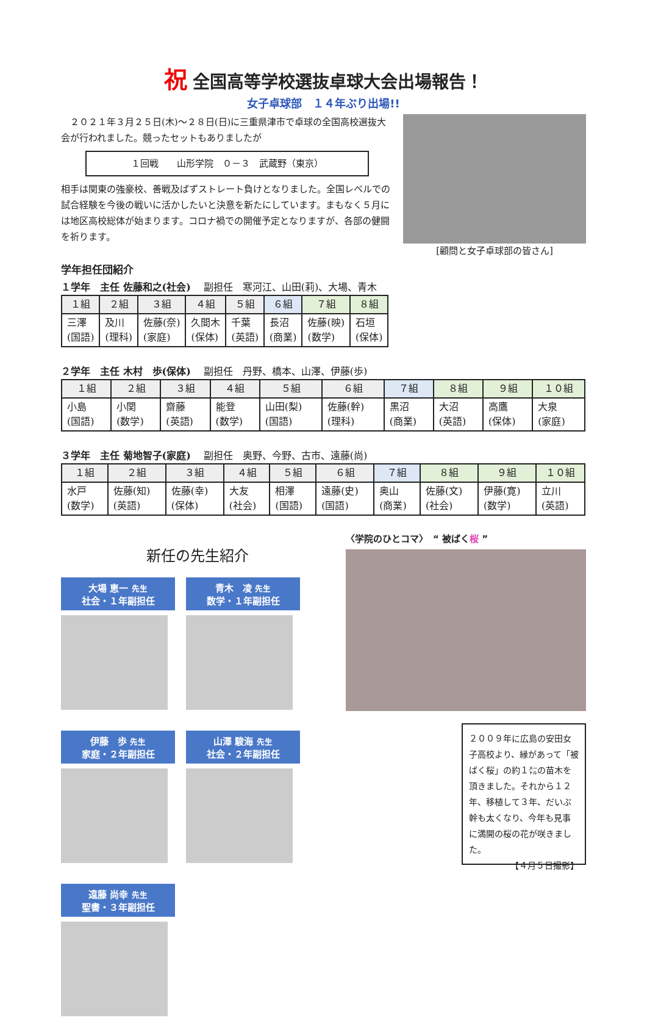祝 全国高等学校選抜卓球大会出場報告！
女子卓球部　１４年ぶり出場!!
　２０２１年３月２５日(木)～２８日(日)に三重県津市で卓球の全国高校選抜大会が行われました。競ったセットもありましたが
１回戦　　山形学院　０－３　武蔵野（東京）
相手は関東の強豪校、善戦及ばずストレート負けとなりました。全国レベルでの試合経験を今後の戦いに活かしたいと決意を新たにしています。まもなく５月には地区高校総体が始まります。コロナ禍での開催予定となりますが、各部の健闘を祈ります。
[顧問と女子卓球部の皆さん]
学年担任団紹介
１学年　主任 佐藤和之(社会)　 副担任　寒河江、山田(莉)、大場、青木
| １組 | ２組 | ３組 | ４組 | ５組 | ６組 | ７組 | ８組 |
| --- | --- | --- | --- | --- | --- | --- | --- |
| 三澤 (国語) | 及川 (理科) | 佐藤(奈) (家庭) | 久間木 (保体) | 千葉 (英語) | 長沼 (商業) | 佐藤(映) (数学) | 石垣 (保体) |
２学年　主任 木村　歩(保体)　 副担任　丹野、橋本、山澤、伊藤(歩)
| １組 | ２組 | ３組 | ４組 | ５組 | ６組 | ７組 | ８組 | ９組 | １０組 |
| --- | --- | --- | --- | --- | --- | --- | --- | --- | --- |
| 小島 (国語) | 小関 (数学) | 齋藤 (英語) | 能登 (数学) | 山田(梨) (国語) | 佐藤(幹) (理科) | 黒沼 (商業) | 大沼 (英語) | 高鷹 (保体) | 大泉 (家庭) |
３学年　主任 菊地智子(家庭)　 副担任　奥野、今野、古市、遠藤(尚)
| １組 | ２組 | ３組 | ４組 | ５組 | ６組 | ７組 | ８組 | ９組 | １０組 |
| --- | --- | --- | --- | --- | --- | --- | --- | --- | --- |
| 水戸 (数学) | 佐藤(知) (英語) | 佐藤(幸) (保体) | 大友 (社会) | 相澤 (国語) | 遠藤(史) (国語) | 奥山 (商業) | 佐藤(文) (社会) | 伊藤(寛) (数学) | 立川 (英語) |
新任の先生紹介
大場 恵一 先生
社会・１年副担任
青木　凌 先生
数学・１年副担任
伊藤　歩 先生
家庭・２年副担任
山澤 駿海 先生
社会・２年副担任
遠藤 尚幸 先生
聖書・３年副担任
〈学院のひとコマ〉　“ 被ばく桜 ”
２００９年に広島の安田女子高校より、縁があって「被ばく桜」の約１㍍の苗木を頂きました。それから１２年、移植して３年、だいぶ幹も太くなり、今年も見事に満開の桜の花が咲きました。
【４月５日撮影】